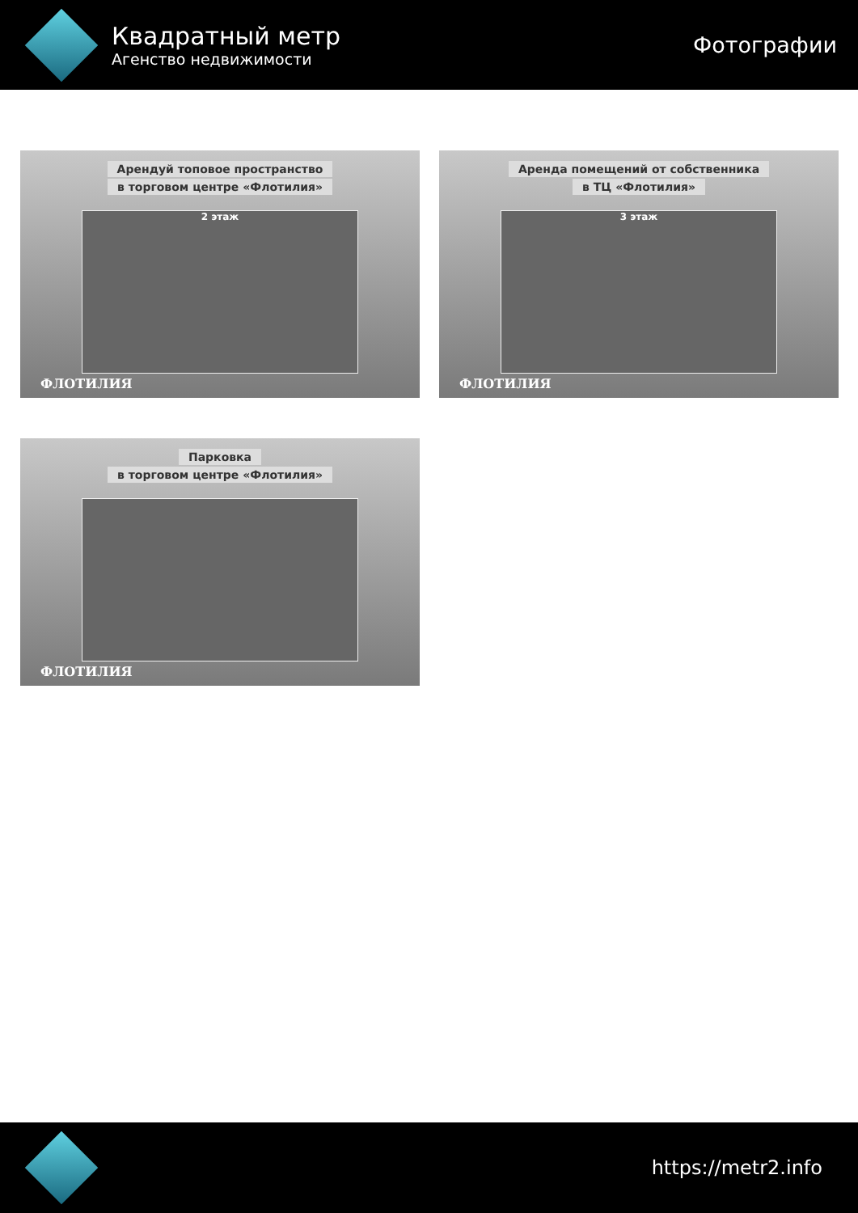Квадратный метр
Агенство недвижимости
Фотографии
Арендуй топовое пространство
в торговом центре «Флотилия»
2 этаж
ФЛОТИЛИЯ
Аренда помещений от собственника
в ТЦ «Флотилия»
3 этаж
ФЛОТИЛИЯ
Парковка
в торговом центре «Флотилия»
ФЛОТИЛИЯ
https://metr2.info